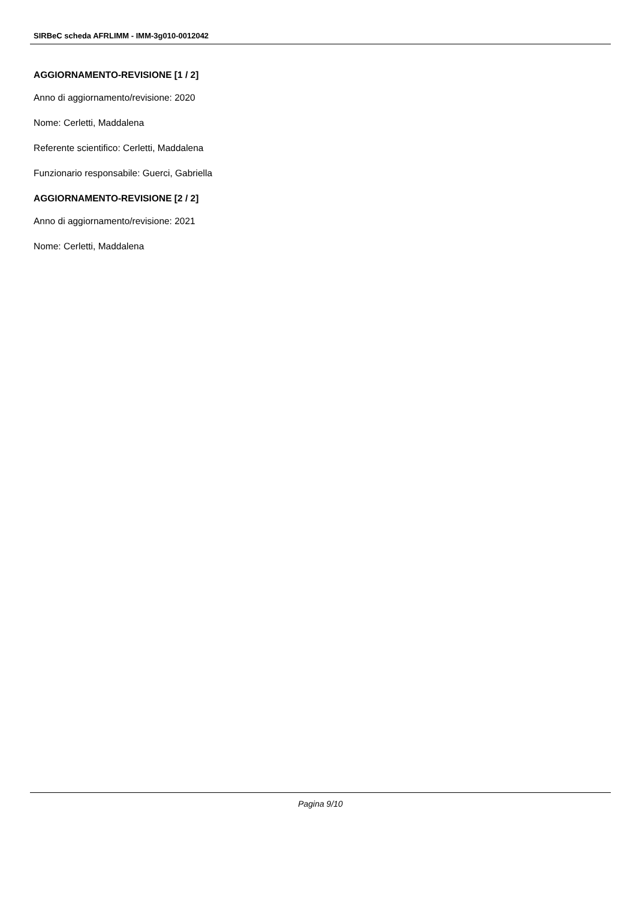SIRBeC scheda AFRLIMM - IMM-3g010-0012042
AGGIORNAMENTO-REVISIONE [1 / 2]
Anno di aggiornamento/revisione: 2020
Nome: Cerletti, Maddalena
Referente scientifico: Cerletti, Maddalena
Funzionario responsabile: Guerci, Gabriella
AGGIORNAMENTO-REVISIONE [2 / 2]
Anno di aggiornamento/revisione: 2021
Nome: Cerletti, Maddalena
Pagina 9/10